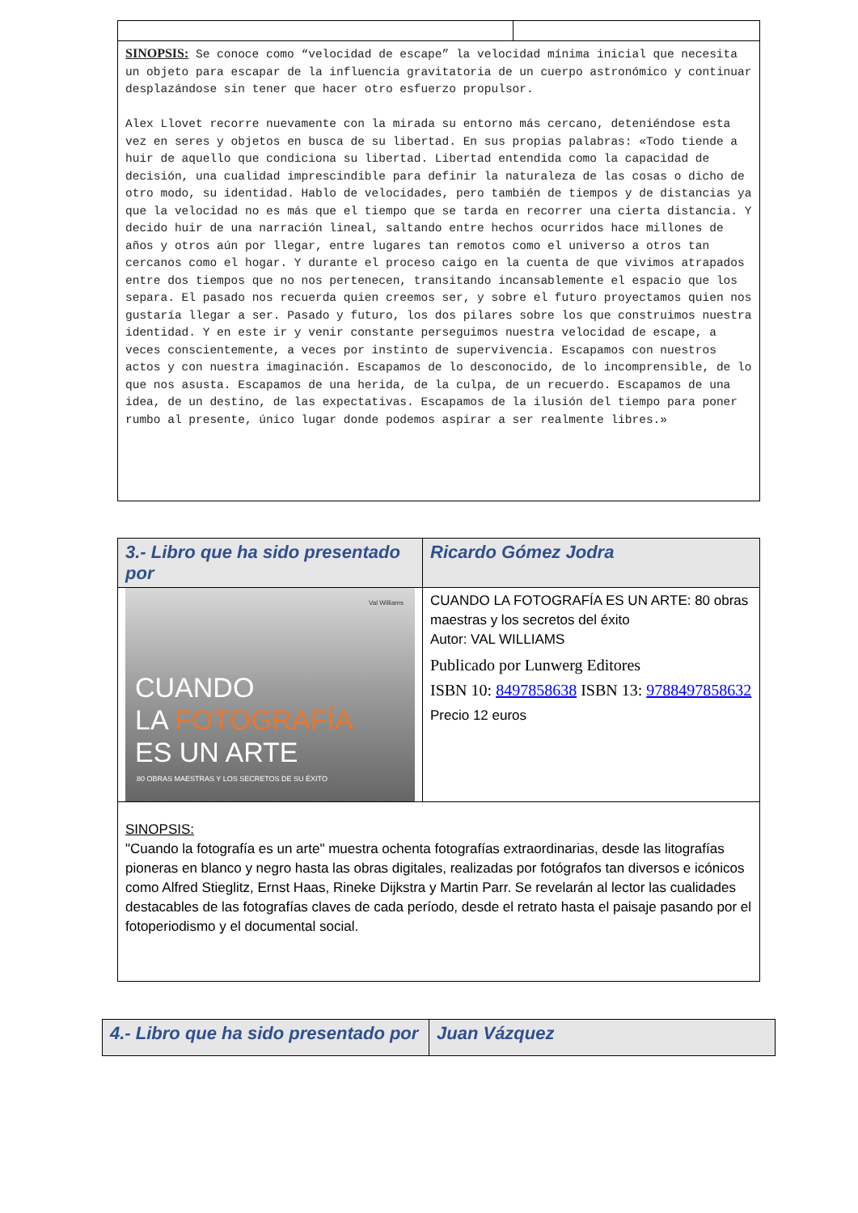| SINOPSIS: Se conoce como “velocidad de escape” la velocidad mínima inicial que necesita un objeto para escapar de la influencia gravitatoria de un cuerpo astronómico y continuar desplazándose sin tener que hacer otro esfuerzo propulsor. Alex Llovet recorre nuevamente con la mirada su entorno más cercano, deteniéndose esta vez en seres y objetos en busca de su libertad. En sus propias palabras: «Todo tiende a huir de aquello que condiciona su libertad. Libertad entendida como la capacidad de decisión, una cualidad imprescindible para definir la naturaleza de las cosas o dicho de otro modo, su identidad. Hablo de velocidades, pero también de tiempos y de distancias ya que la velocidad no es más que el tiempo que se tarda en recorrer una cierta distancia. Y decido huir de una narración lineal, saltando entre hechos ocurridos hace millones de años y otros aún por llegar, entre lugares tan remotos como el universo a otros tan cercanos como el hogar. Y durante el proceso caigo en la cuenta de que vivimos atrapados entre dos tiempos que no nos pertenecen, transitando incansablemente el espacio que los separa. El pasado nos recuerda quien creemos ser, y sobre el futuro proyectamos quien nos gustaría llegar a ser. Pasado y futuro, los dos pilares sobre los que construimos nuestra identidad. Y en este ir y venir constante perseguimos nuestra velocidad de escape, a veces conscientemente, a veces por instinto de supervivencia. Escapamos con nuestros actos y con nuestra imaginación. Escapamos de lo desconocido, de lo incomprensible, de lo que nos asusta. Escapamos de una herida, de la culpa, de un recuerdo. Escapamos de una idea, de un destino, de las expectativas. Escapamos de la ilusión del tiempo para poner rumbo al presente, único lugar donde podemos aspirar a ser realmente libres.» | |
| 3.- Libro que ha sido presentado por | Ricardo Gómez Jodra |
| Val Williams CUANDO LA FOTOGRAFÍA ES UN ARTE 80 OBRAS MAESTRAS Y LOS SECRETOS DE SU ÉXITO | CUANDO LA FOTOGRAFÍA ES UN ARTE: 80 obras maestras y los secretos del éxito Autor: VAL WILLIAMS Publicado por Lunwerg Editores ISBN 10: 8497858638 ISBN 13: 9788497858632 Precio 12 euros |
| SINOPSIS: "Cuando la fotografía es un arte" muestra ochenta fotografías extraordinarias, desde las litografías pioneras en blanco y negro hasta las obras digitales, realizadas por fotógrafos tan diversos e icónicos como Alfred Stieglitz, Ernst Haas, Rineke Dijkstra y Martin Parr. Se revelarán al lector las cualidades destacables de las fotografías claves de cada período, desde el retrato hasta el paisaje pasando por el fotoperiodismo y el documental social. | |
| 4.- Libro que ha sido presentado por | Juan Vázquez |